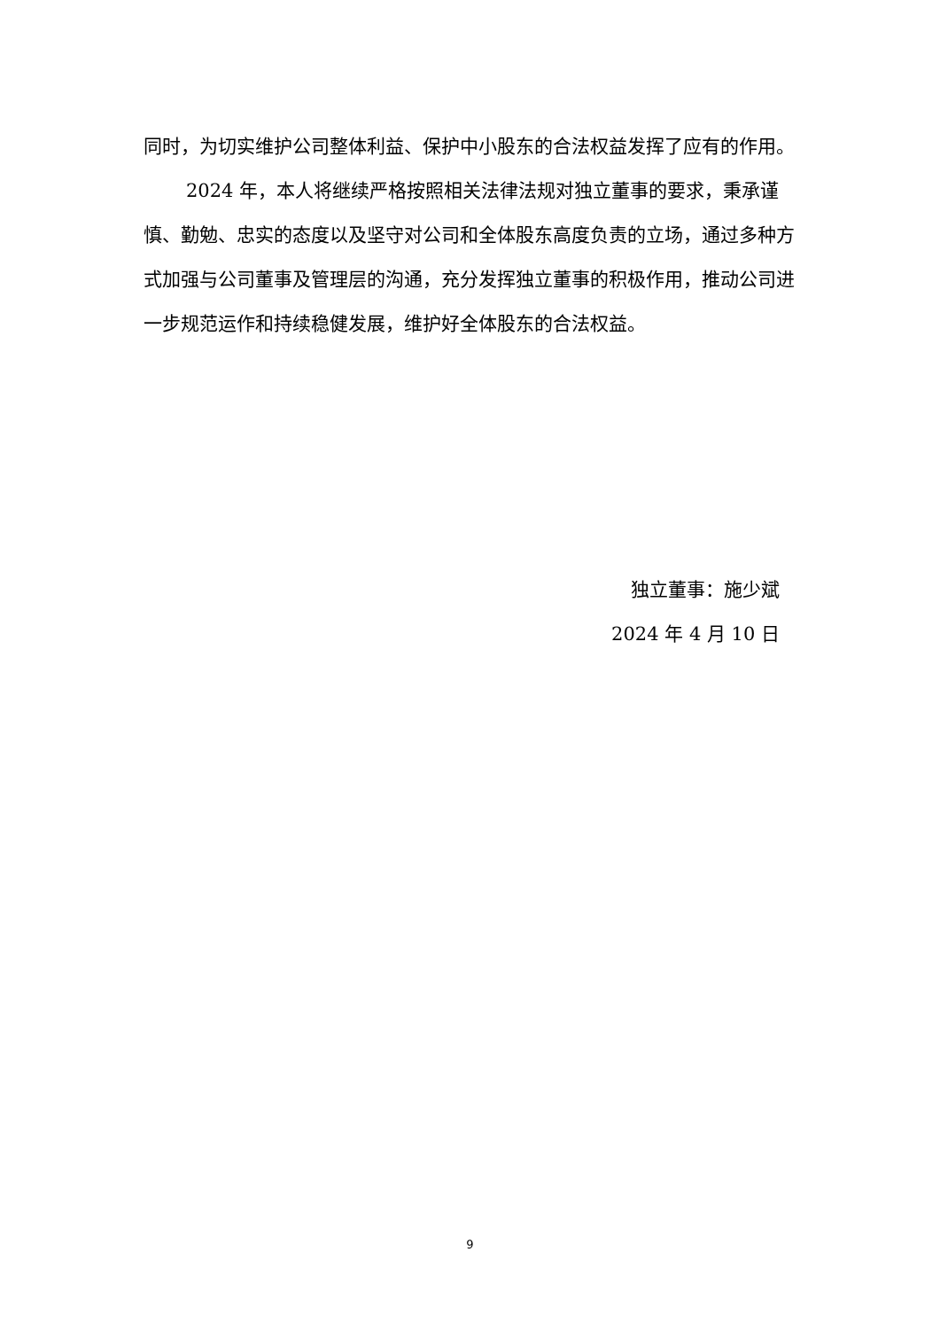同时，为切实维护公司整体利益、保护中小股东的合法权益发挥了应有的作用。
2024 年，本人将继续严格按照相关法律法规对独立董事的要求，秉承谨慎、勤勉、忠实的态度以及坚守对公司和全体股东高度负责的立场，通过多种方式加强与公司董事及管理层的沟通，充分发挥独立董事的积极作用，推动公司进一步规范运作和持续稳健发展，维护好全体股东的合法权益。
独立董事：施少斌
2024 年 4 月 10 日
9